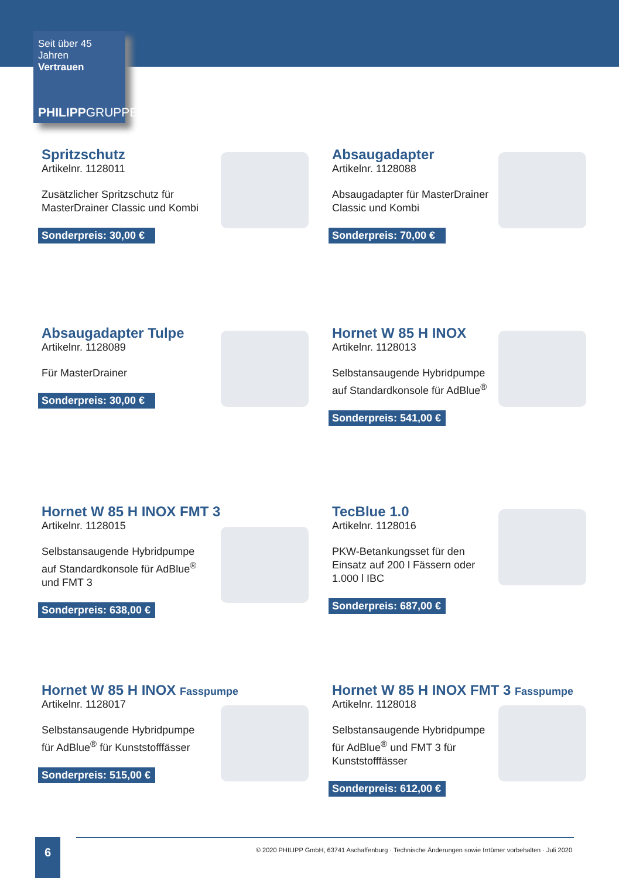Seit über 45 Jahren
Vertrauen
PHILIPPGRUPPE
Spritzschutz
Artikelnr. 1128011
Zusätzlicher Spritzschutz für MasterDrainer Classic und Kombi
Sonderpreis: 30,00 €
Absaugadapter
Artikelnr. 1128088
Absaugadapter für MasterDrainer Classic und Kombi
Sonderpreis: 70,00 €
Absaugadapter Tulpe
Artikelnr. 1128089
Für MasterDrainer
Sonderpreis: 30,00 €
Hornet W 85 H INOX
Artikelnr. 1128013
Selbstansaugende Hybridpumpe auf Standardkonsole für AdBlue<sup>®</sup>
Sonderpreis: 541,00 €
Hornet W 85 H INOX FMT 3
Artikelnr. 1128015
Selbstansaugende Hybridpumpe auf Standardkonsole für AdBlue<sup>®</sup> und FMT 3
Sonderpreis: 638,00 €
TecBlue 1.0
Artikelnr. 1128016
PKW-Betankungsset für den Einsatz auf 200 l Fässern oder 1.000 l IBC
Sonderpreis: 687,00 €
Hornet W 85 H INOX Fasspumpe
Artikelnr. 1128017
Selbstansaugende Hybridpumpe für AdBlue<sup>®</sup> für Kunststofffässer
Sonderpreis: 515,00 €
Hornet W 85 H INOX FMT 3 Fasspumpe
Artikelnr. 1128018
Selbstansaugende Hybridpumpe für AdBlue<sup>®</sup> und FMT 3 für Kunststofffässer
Sonderpreis: 612,00 €
6
© 2020 PHILIPP GmbH, 63741 Aschaffenburg · Technische Änderungen sowie Irrtümer vorbehalten · Juli 2020